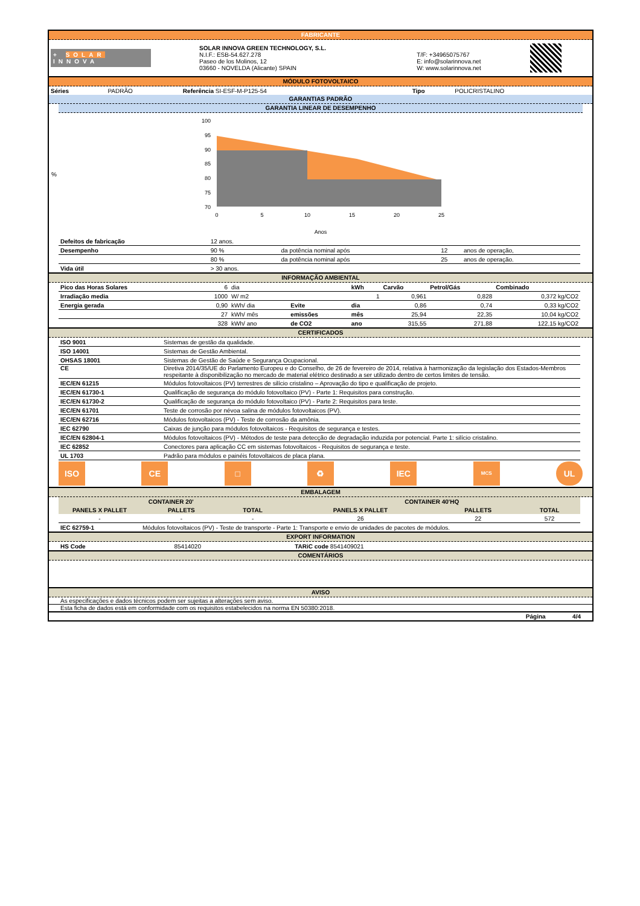FABRICANTE
| + SOLAR INNOVA | SOLAR INNOVA GREEN TECHNOLOGY, S.L. N.I.F.: ESB-54.627.278 Paseo de los Molinos, 12 03660 - NOVELDA (Alicante) SPAIN | T/F: +34965075767 E: info@solarinnova.net W: www.solarinnova.net | |
MÓDULO FOTOVOLTAICO
| Séries | PADRÃO | Referência SI-ESF-M-P125-54 | Tipo | POLICRISTALINO |
GARANTIAS PADRÃO
GARANTIA LINEAR DE DESEMPENHO
%
100
95
90
85
80
75
70
0
5
10
15
20
25
Anos
| Defeitos de fabricação | 12 anos. | | | |
| Desempenho | 90 % | da potência nominal após | 12 | anos de operação, |
| | 80 % | da potência nominal após | 25 | anos de operação. |
| Vida útil | > 30 anos. | | | |
INFORMAÇÃO AMBIENTAL
| Pico das Horas Solares | 6 | dia | | kWh | Carvão | Petrol/Gás | Combinado |
| Irradiação media | 1000 | W/ m2 | | 1 | 0,961 | 0,828 | 0,372 kg/CO2 |
| Energia gerada | 0,90 | kWh/ dia | Evite | dia | 0,86 | 0,74 | 0,33 kg/CO2 |
| | 27 | kWh/ mês | emissões | mês | 25,94 | 22,35 | 10,04 kg/CO2 |
| | 328 | kWh/ ano | de CO2 | ano | 315,55 | 271,88 | 122,15 kg/CO2 |
CERTIFICADOS
| ISO 9001 | Sistemas de gestão da qualidade. |
| ISO 14001 | Sistemas de Gestão Ambiental. |
| OHSAS 18001 | Sistemas de Gestão de Saúde e Segurança Ocupacional. |
| CE | Diretiva 2014/35/UE do Parlamento Europeu e do Conselho, de 26 de fevereiro de 2014, relativa à harmonização da legislação dos Estados-Membros respeitante à disponibilização no mercado de material elétrico destinado a ser utilizado dentro de certos limites de tensão. |
| IEC/EN 61215 | Módulos fotovoltaicos (PV) terrestres de silício cristalino – Aprovação do tipo e qualificação de projeto. |
| IEC/EN 61730-1 | Qualificação de segurança do módulo fotovoltaico (PV) - Parte 1: Requisitos para construção. |
| IEC/EN 61730-2 | Qualificação de segurança do módulo fotovoltaico (PV) - Parte 2: Requisitos para teste. |
| IEC/EN 61701 | Teste de corrosão por névoa salina de módulos fotovoltaicos (PV). |
| IEC/EN 62716 | Módulos fotovoltaicos (PV) - Teste de corrosão da amônia. |
| IEC 62790 | Caixas de junção para módulos fotovoltaicos - Requisitos de segurança e testes. |
| IEC/EN 62804-1 | Módulos fotovoltaicos (PV) - Métodos de teste para detecção de degradação induzida por potencial. Parte 1: silício cristalino. |
| IEC 62852 | Conectores para aplicação CC em sistemas fotovoltaicos - Requisitos de segurança e teste. |
| UL 1703 | Padrão para módulos e painéis fotovoltaicos de placa plana. |
ISO CE □ ♻ IEC
MCS
UL
EMBALAGEM
| CONTAINER 20' | | | CONTAINER 40'HQ | | |
| --- | --- | --- | --- | --- | --- |
| PANELS X PALLET | PALLETS | TOTAL | PANELS X PALLET | PALLETS | TOTAL |
| - | - | - | 26 | 22 | 572 |
| IEC 62759-1 | Módulos fotovoltaicos (PV) - Teste de transporte - Parte 1: Transporte e envio de unidades de pacotes de módulos. | | | | |
EXPORT INFORMATION
| HS Code | 85414020 | TARiC code 8541409021 |
COMENTÁRIOS
AVISO
As especificações e dados técnicos podem ser sujeitas a alterações sem aviso.
Esta ficha de dados está em conformidade com os requisitos estabelecidos na norma EN 50380:2018.
Página 4/4